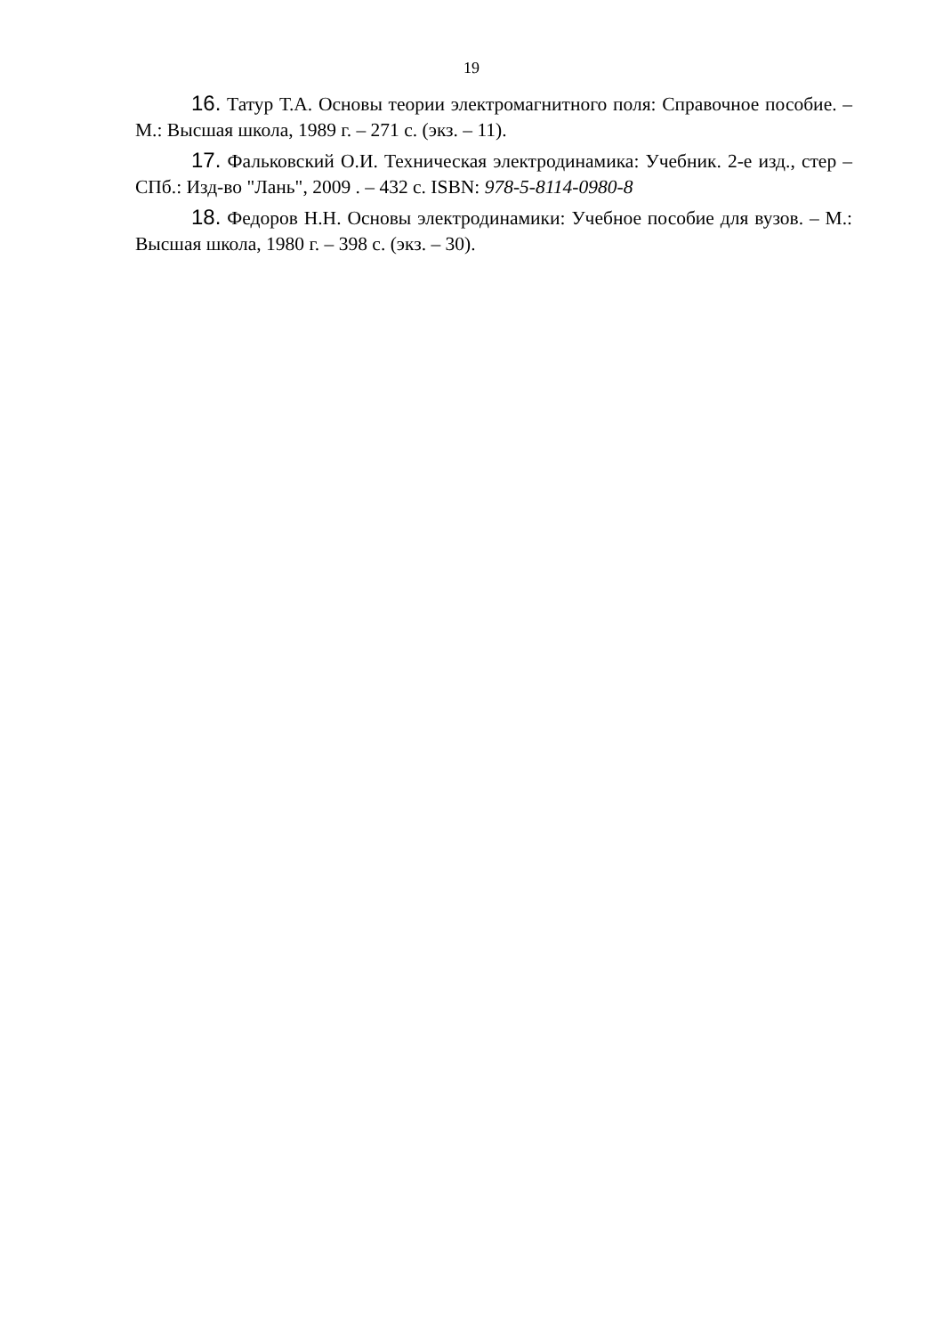19
16. Татур Т.А. Основы теории электромагнитного поля: Справочное пособие. – М.: Высшая школа, 1989 г. – 271 с. (экз. – 11).
17. Фальковский О.И. Техническая электродинамика: Учебник. 2-е изд., стер – СПб.: Изд-во "Лань", 2009 . – 432 с. ISBN: 978-5-8114-0980-8
18. Федоров Н.Н. Основы электродинамики: Учебное пособие для вузов. – М.: Высшая школа, 1980 г. – 398 с. (экз. – 30).